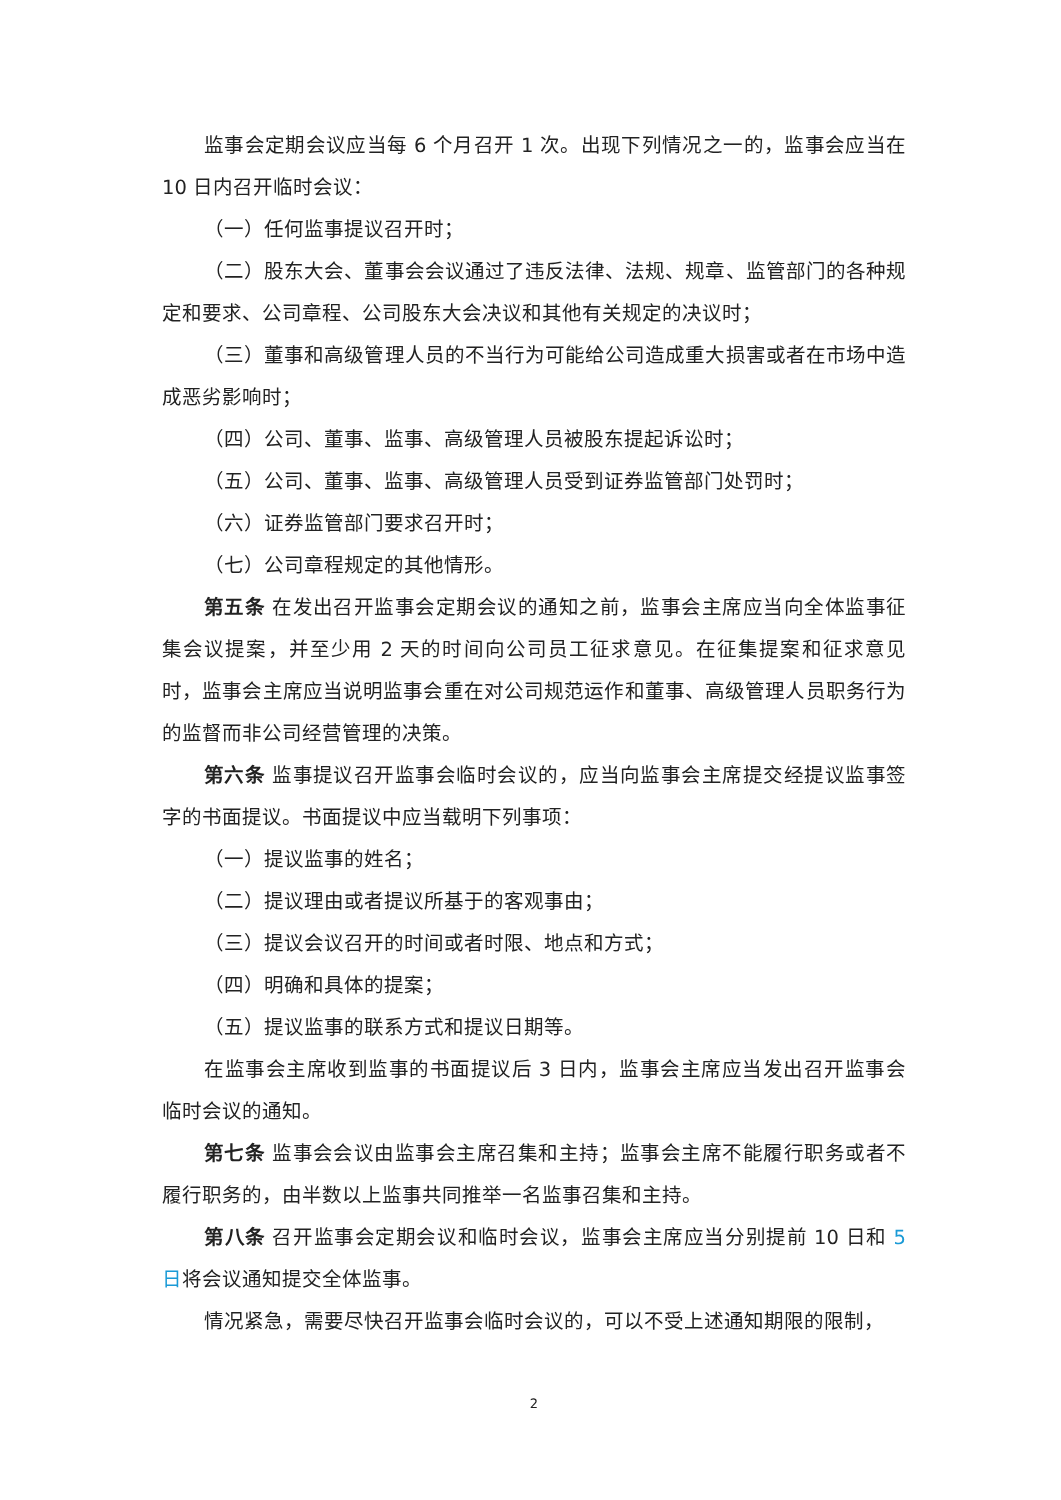监事会定期会议应当每 6 个月召开 1 次。出现下列情况之一的，监事会应当在 10 日内召开临时会议：
（一）任何监事提议召开时；
（二）股东大会、董事会会议通过了违反法律、法规、规章、监管部门的各种规定和要求、公司章程、公司股东大会决议和其他有关规定的决议时；
（三）董事和高级管理人员的不当行为可能给公司造成重大损害或者在市场中造成恶劣影响时；
（四）公司、董事、监事、高级管理人员被股东提起诉讼时；
（五）公司、董事、监事、高级管理人员受到证券监管部门处罚时；
（六）证券监管部门要求召开时；
（七）公司章程规定的其他情形。
第五条 在发出召开监事会定期会议的通知之前，监事会主席应当向全体监事征集会议提案，并至少用 2 天的时间向公司员工征求意见。在征集提案和征求意见时，监事会主席应当说明监事会重在对公司规范运作和董事、高级管理人员职务行为的监督而非公司经营管理的决策。
第六条 监事提议召开监事会临时会议的，应当向监事会主席提交经提议监事签字的书面提议。书面提议中应当载明下列事项：
（一）提议监事的姓名；
（二）提议理由或者提议所基于的客观事由；
（三）提议会议召开的时间或者时限、地点和方式；
（四）明确和具体的提案；
（五）提议监事的联系方式和提议日期等。
在监事会主席收到监事的书面提议后 3 日内，监事会主席应当发出召开监事会临时会议的通知。
第七条 监事会会议由监事会主席召集和主持；监事会主席不能履行职务或者不履行职务的，由半数以上监事共同推举一名监事召集和主持。
第八条 召开监事会定期会议和临时会议，监事会主席应当分别提前 10 日和 5 日将会议通知提交全体监事。
情况紧急，需要尽快召开监事会临时会议的，可以不受上述通知期限的限制，
2